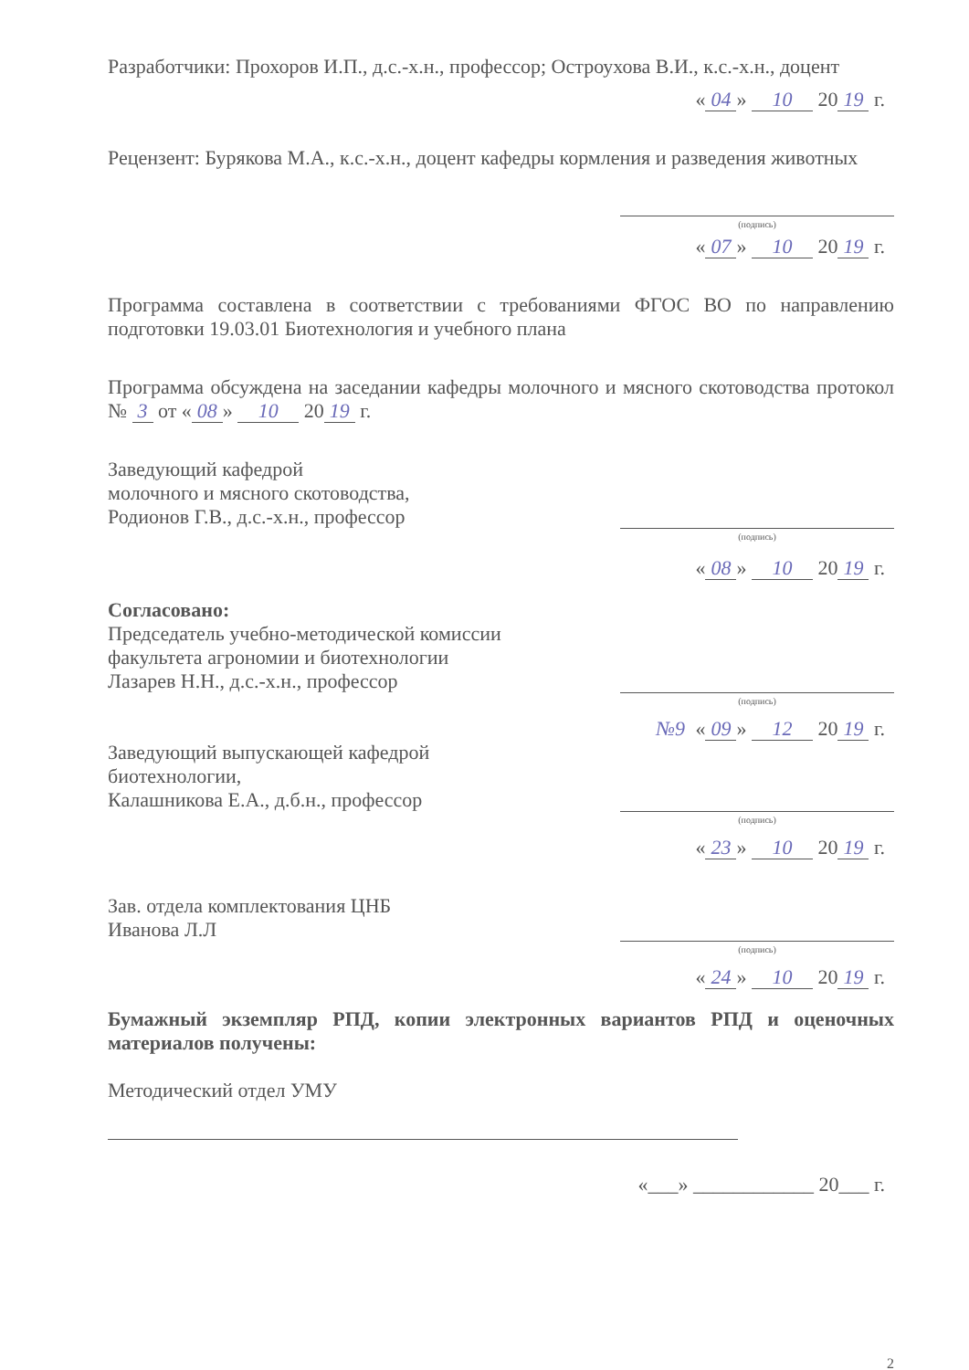Разработчики: Прохоров И.П., д.с.-х.н., профессор; Остроухова В.И., к.с.-х.н., доцент
« 04 » 10 20 19 г.
Рецензент: Бурякова М.А., к.с.-х.н., доцент кафедры кормления и разведения животных
(подпись)
« 07 » 10 20 19 г.
Программа составлена в соответствии с требованиями ФГОС ВО по направлению подготовки 19.03.01 Биотехнология и учебного плана
Программа обсуждена на заседании кафедры молочного и мясного скотоводства протокол № 3 от « 08 » 10 20 19 г.
Заведующий кафедрой
молочного и мясного скотоводства,
Родионов Г.В., д.с.-х.н., профессор
(подпись)
« 08 » 10 20 19 г.
Согласовано:
Председатель учебно-методической комиссии
факультета агрономии и биотехнологии
Лазарев Н.Н., д.с.-х.н., профессор
(подпись)
№9 « 09 » 12 20 19 г.
Заведующий выпускающей кафедрой
биотехнологии,
Калашникова Е.А., д.б.н., профессор
(подпись)
« 23 » 10 20 19 г.
Зав. отдела комплектования ЦНБ
Иванова Л.Л
(подпись)
« 24 » 10 20 19 г.
Бумажный экземпляр РПД, копии электронных вариантов РПД и оценочных материалов получены:
Методический отдел УМУ
«___» ____________ 20___ г.
2